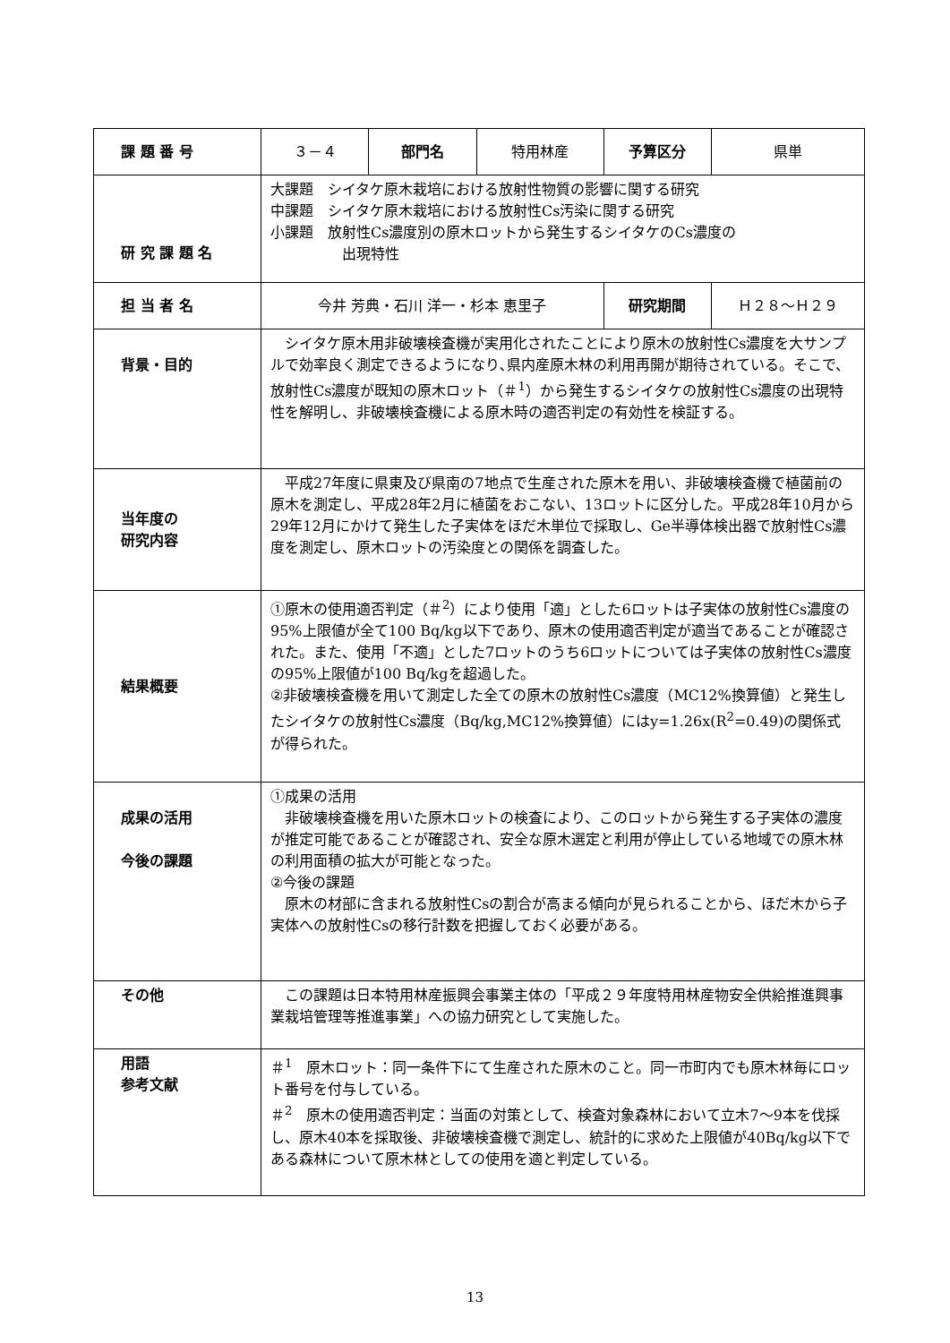| 課 題 番 号 | ３－４ | 部門名 | 特用林産 | 予算区分 | 県単 |
| 研 究 課 題 名 | 大課題 シイタケ原木栽培における放射性物質の影響に関する研究 中課題 シイタケ原木栽培における放射性Cs汚染に関する研究 小課題 放射性Cs濃度別の原木ロットから発生するシイタケのCs濃度の 出現特性 | | | | |
| 担 当 者 名 | 今井 芳典・石川 洋一・杉本 恵里子 | | | 研究期間 | Ｈ２８～Ｈ２９ |
| 背景・目的 | シイタケ原木用非破壊検査機が実用化されたことにより原木の放射性Cs濃度を大サンプルで効率良く測定できるようになり､県内産原木林の利用再開が期待されている。そこで、放射性Cs濃度が既知の原木ロット（＃<sup>1</sup>）から発生するシイタケの放射性Cs濃度の出現特性を解明し、非破壊検査機による原木時の適否判定の有効性を検証する。 | | | | |
| 当年度の 研究内容 | 平成27年度に県東及び県南の7地点で生産された原木を用い、非破壊検査機で植菌前の原木を測定し、平成28年2月に植菌をおこない、13ロットに区分した。平成28年10月から29年12月にかけて発生した子実体をほだ木単位で採取し、Ge半導体検出器で放射性Cs濃度を測定し、原木ロットの汚染度との関係を調査した。 | | | | |
| 結果概要 | ①原木の使用適否判定（＃<sup>2</sup>）により使用「適」とした6ロットは子実体の放射性Cs濃度の95%上限値が全て100 Bq/kg以下であり、原木の使用適否判定が適当であることが確認された。また、使用「不適」とした7ロットのうち6ロットについては子実体の放射性Cs濃度の95%上限値が100 Bq/kgを超過した。 ②非破壊検査機を用いて測定した全ての原木の放射性Cs濃度（MC12%換算値）と発生したシイタケの放射性Cs濃度（Bq/kg,MC12%換算値）にはy=1.26x(R<sup>2</sup>=0.49)の関係式が得られた。 | | | | |
| 成果の活用 今後の課題 | ①成果の活用 非破壊検査機を用いた原木ロットの検査により、このロットから発生する子実体の濃度が推定可能であることが確認され、安全な原木選定と利用が停止している地域での原木林の利用面積の拡大が可能となった。 ②今後の課題 原木の材部に含まれる放射性Csの割合が高まる傾向が見られることから、ほだ木から子実体への放射性Csの移行計数を把握しておく必要がある。 | | | | |
| その他 | この課題は日本特用林産振興会事業主体の「平成２９年度特用林産物安全供給推進興事業栽培管理等推進事業」への協力研究として実施した。 | | | | |
| 用語 参考文献 | ＃<sup>1</sup> 原木ロット：同一条件下にて生産された原木のこと。同一市町内でも原木林毎にロット番号を付与している。 ＃<sup>2</sup> 原木の使用適否判定：当面の対策として、検査対象森林において立木7～9本を伐採し、原木40本を採取後、非破壊検査機で測定し、統計的に求めた上限値が40Bq/kg以下である森林について原木林としての使用を適と判定している。 | | | | |
13